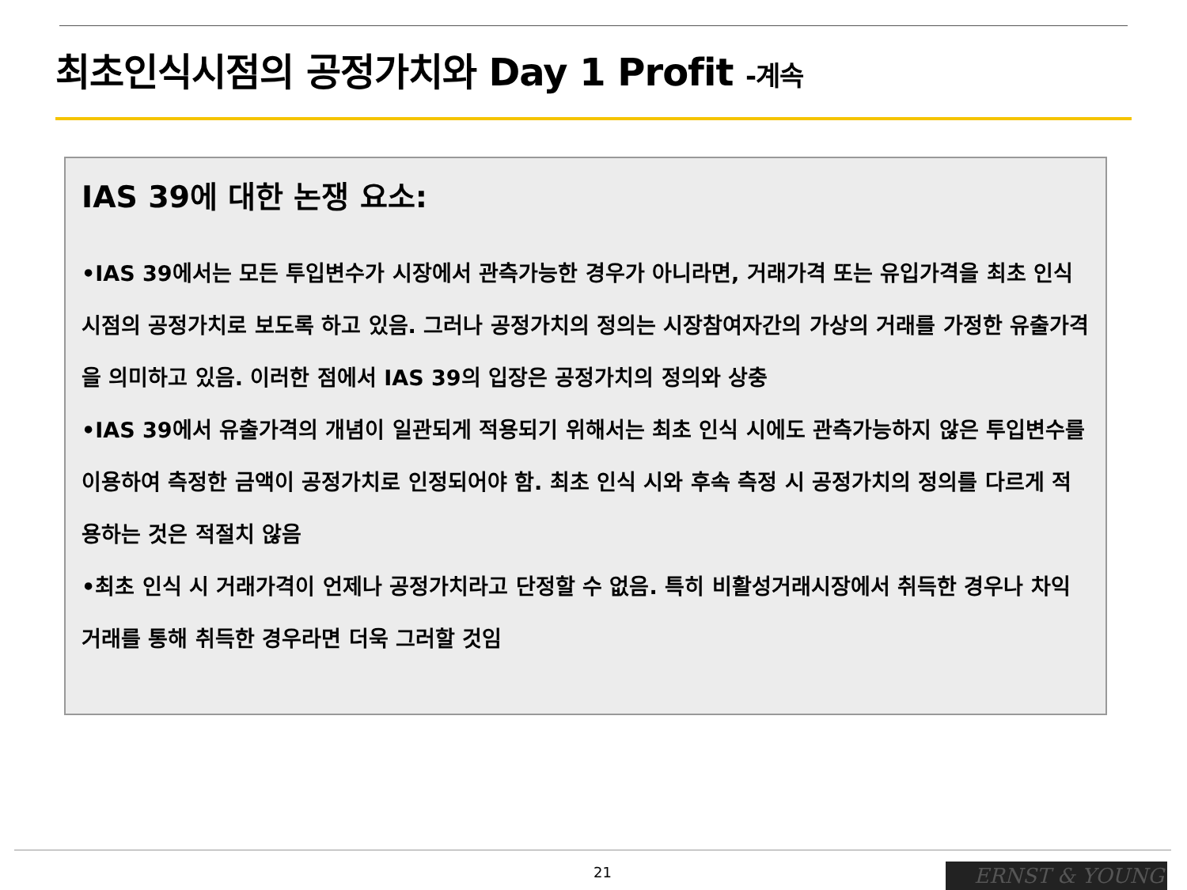최초인식시점의 공정가치와 Day 1 Profit -계속
IAS 39에 대한 논쟁 요소:
•IAS 39에서는 모든 투입변수가 시장에서 관측가능한 경우가 아니라면, 거래가격 또는 유입가격을 최초 인식시점의 공정가치로 보도록 하고 있음. 그러나 공정가치의 정의는 시장참여자간의 가상의 거래를 가정한 유출가격을 의미하고 있음. 이러한 점에서 IAS 39의 입장은 공정가치의 정의와 상충
•IAS 39에서 유출가격의 개념이 일관되게 적용되기 위해서는 최초 인식 시에도 관측가능하지 않은 투입변수를 이용하여 측정한 금액이 공정가치로 인정되어야 함. 최초 인식 시와 후속 측정 시 공정가치의 정의를 다르게 적용하는 것은 적절치 않음
•최초 인식 시 거래가격이 언제나 공정가치라고 단정할 수 없음. 특히 비활성거래시장에서 취득한 경우나 차익거래를 통해 취득한 경우라면 더욱 그러할 것임
21 ERNST & YOUNG